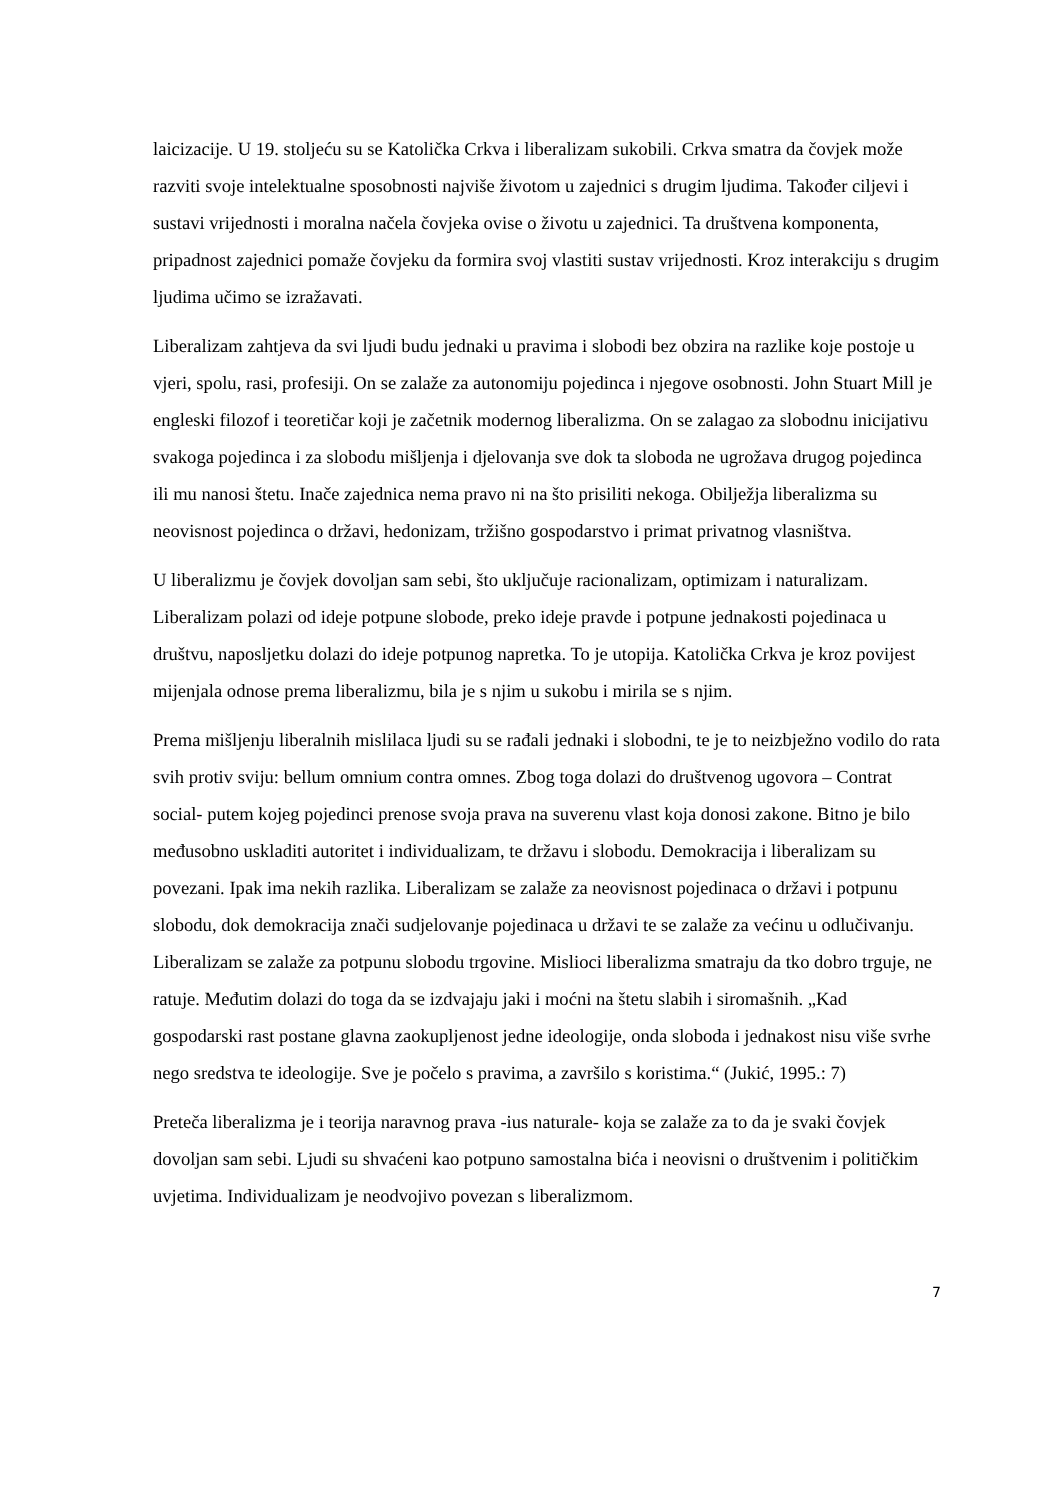laicizacije. U 19. stoljeću su se Katolička Crkva i liberalizam sukobili. Crkva smatra da čovjek može razviti svoje intelektualne sposobnosti najviše životom u zajednici s drugim ljudima. Također ciljevi i sustavi vrijednosti i moralna načela čovjeka ovise o životu u zajednici. Ta društvena komponenta, pripadnost zajednici pomaže čovjeku da formira svoj vlastiti sustav vrijednosti. Kroz interakciju s drugim ljudima učimo se izražavati.
Liberalizam zahtjeva da svi ljudi budu jednaki u pravima i slobodi bez obzira na razlike koje postoje u vjeri, spolu, rasi, profesiji. On se zalaže za autonomiju pojedinca i njegove osobnosti. John Stuart Mill je engleski filozof i teoretičar koji je začetnik modernog liberalizma. On se zalagao za slobodnu inicijativu svakoga pojedinca i za slobodu mišljenja i djelovanja sve dok ta sloboda ne ugrožava drugog pojedinca ili mu nanosi štetu. Inače zajednica nema pravo ni na što prisiliti nekoga. Obilježja liberalizma su neovisnost pojedinca o državi, hedonizam, tržišno gospodarstvo i primat privatnog vlasništva.
U liberalizmu je čovjek dovoljan sam sebi, što uključuje racionalizam, optimizam i naturalizam. Liberalizam polazi od ideje potpune slobode, preko ideje pravde i potpune jednakosti pojedinaca u društvu, naposljetku dolazi do ideje potpunog napretka. To je utopija. Katolička Crkva je kroz povijest mijenjala odnose prema liberalizmu, bila je s njim u sukobu i mirila se s njim.
Prema mišljenju liberalnih mislilaca ljudi su se rađali jednaki i slobodni, te je to neizbježno vodilo do rata svih protiv sviju: bellum omnium contra omnes. Zbog toga dolazi do društvenog ugovora – Contrat social- putem kojeg pojedinci prenose svoja prava na suverenu vlast koja donosi zakone. Bitno je bilo međusobno uskladiti autoritet i individualizam, te državu i slobodu. Demokracija i liberalizam su povezani. Ipak ima nekih razlika. Liberalizam se zalaže za neovisnost pojedinaca o državi i potpunu slobodu, dok demokracija znači sudjelovanje pojedinaca u državi te se zalaže za većinu u odlučivanju. Liberalizam se zalaže za potpunu slobodu trgovine. Mislioci liberalizma smatraju da tko dobro trguje, ne ratuje. Međutim dolazi do toga da se izdvajaju jaki i moćni na štetu slabih i siromašnih. „Kad gospodarski rast postane glavna zaokupljenost jedne ideologije, onda sloboda i jednakost nisu više svrhe nego sredstva te ideologije. Sve je počelo s pravima, a završilo s koristima.“ (Jukić, 1995.: 7)
Preteča liberalizma je i teorija naravnog prava -ius naturale- koja se zalaže za to da je svaki čovjek dovoljan sam sebi. Ljudi su shvaćeni kao potpuno samostalna bića i neovisni o društvenim i političkim uvjetima. Individualizam je neodvojivo povezan s liberalizmom.
7